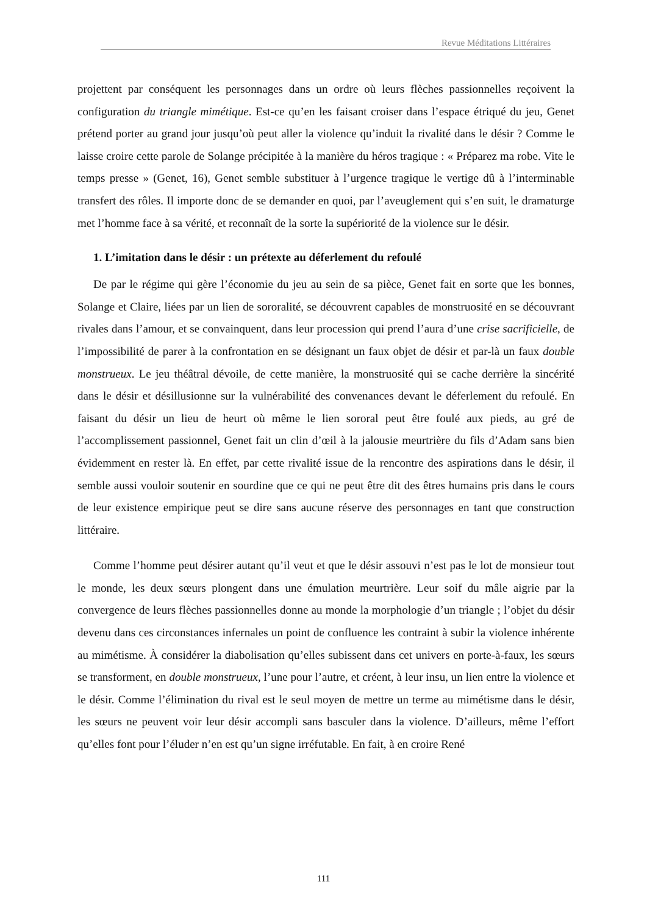Revue Méditations Littéraires
projettent par conséquent les personnages dans un ordre où leurs flèches passionnelles reçoivent la configuration du triangle mimétique. Est-ce qu’en les faisant croiser dans l’espace étriqué du jeu, Genet prétend porter au grand jour jusqu’où peut aller la violence qu’induit la rivalité dans le désir ? Comme le laisse croire cette parole de Solange précipitée à la manière du héros tragique : « Préparez ma robe. Vite le temps presse » (Genet, 16), Genet semble substituer à l’urgence tragique le vertige dû à l’interminable transfert des rôles. Il importe donc de se demander en quoi, par l’aveuglement qui s’en suit, le dramaturge met l’homme face à sa vérité, et reconnaît de la sorte la supériorité de la violence sur le désir.
1. L’imitation dans le désir : un prétexte au déferlement du refoulé
De par le régime qui gère l’économie du jeu au sein de sa pièce, Genet fait en sorte que les bonnes, Solange et Claire, liées par un lien de sororalité, se découvrent capables de monstruosité en se découvrant rivales dans l’amour, et se convainquent, dans leur procession qui prend l’aura d’une crise sacrificielle, de l’impossibilité de parer à la confrontation en se désignant un faux objet de désir et par-là un faux double monstrueux. Le jeu théâtral dévoile, de cette manière, la monstruosité qui se cache derrière la sincérité dans le désir et désillusionne sur la vulnérabilité des convenances devant le déferlement du refoulé. En faisant du désir un lieu de heurt où même le lien sororal peut être foulé aux pieds, au gré de l’accomplissement passionnel, Genet fait un clin d’œil à la jalousie meurtrière du fils d’Adam sans bien évidemment en rester là. En effet, par cette rivalité issue de la rencontre des aspirations dans le désir, il semble aussi vouloir soutenir en sourdine que ce qui ne peut être dit des êtres humains pris dans le cours de leur existence empirique peut se dire sans aucune réserve des personnages en tant que construction littéraire.
Comme l’homme peut désirer autant qu’il veut et que le désir assouvi n’est pas le lot de monsieur tout le monde, les deux sœurs plongent dans une émulation meurtrière. Leur soif du mâle aigrie par la convergence de leurs flèches passionnelles donne au monde la morphologie d’un triangle ; l’objet du désir devenu dans ces circonstances infernales un point de confluence les contraint à subir la violence inhérente au mimétisme. À considérer la diabolisation qu’elles subissent dans cet univers en porte-à-faux, les sœurs se transforment, en double monstrueux, l’une pour l’autre, et créent, à leur insu, un lien entre la violence et le désir. Comme l’élimination du rival est le seul moyen de mettre un terme au mimétisme dans le désir, les sœurs ne peuvent voir leur désir accompli sans basculer dans la violence. D’ailleurs, même l’effort qu’elles font pour l’éluder n’en est qu’un signe irréfutable. En fait, à en croire René
111